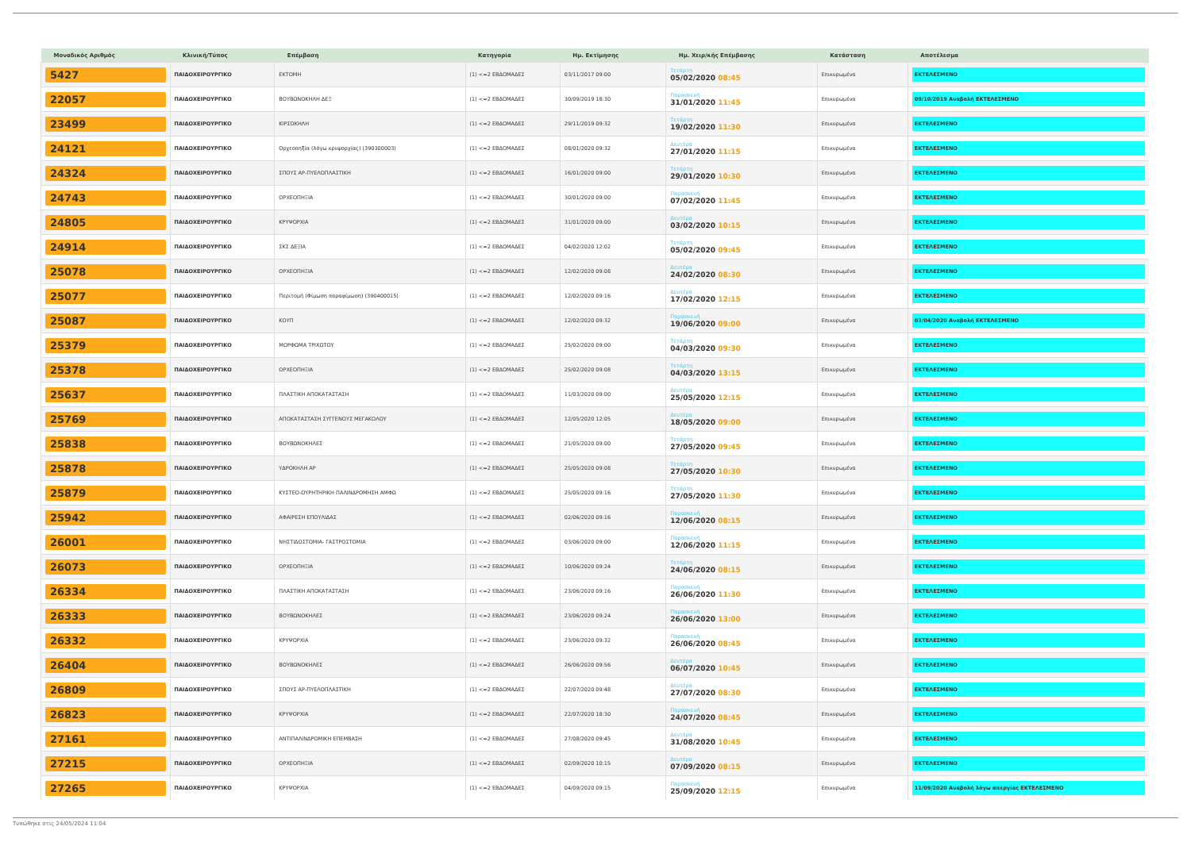| Μοναδικός Αριθμός | Κλινική/Τύπος | Επέμβαση | Κατηγορία | Ημ. Εκτίμησης | Ημ. Χειρ/κής Επέμβασης | Κατάσταση | Αποτέλεσμα |
| --- | --- | --- | --- | --- | --- | --- | --- |
| 5427 | ΠΑΙΔΟΧΕΙΡΟΥΡΓΙΚΟ | ΕΚΤΟΜΗ | (1) <=2 ΕΒΔΟΜΑΔΕΣ | 03/11/2017 09:00 | Τετάρτη 05/02/2020 08:45 | Επικυρωμένα | ΕΚΤΕΛΕΣΜΕΝΟ |
| 22057 | ΠΑΙΔΟΧΕΙΡΟΥΡΓΙΚΟ | ΒΟΥΒΩΝΟΚΗΛΗ ΔΕΞ | (1) <=2 ΕΒΔΟΜΑΔΕΣ | 30/09/2019 18:30 | Παρασκευή 31/01/2020 11:45 | Επικυρωμένα | 09/10/2019 Αναβολή ΕΚΤΕΛΕΣΜΕΝΟ |
| 23499 | ΠΑΙΔΟΧΕΙΡΟΥΡΓΙΚΟ | ΚΙΡΣΟΚΗΛΗ | (1) <=2 ΕΒΔΟΜΑΔΕΣ | 29/11/2019 09:32 | Τετάρτη 19/02/2020 11:30 | Επικυρωμένα | ΕΚΤΕΛΕΣΜΕΝΟ |
| 24121 | ΠΑΙΔΟΧΕΙΡΟΥΡΓΙΚΟ | Ορχεοπηξία (λόγω κρυψορχίας) (390300003) | (1) <=2 ΕΒΔΟΜΑΔΕΣ | 08/01/2020 09:32 | Δευτέρα 27/01/2020 11:15 | Επικυρωμένα | ΕΚΤΕΛΕΣΜΕΝΟ |
| 24324 | ΠΑΙΔΟΧΕΙΡΟΥΡΓΙΚΟ | ΣΠΟΥΣ ΑΡ-ΠΥΕΛΟΠΛΑΣΤΙΚΗ | (1) <=2 ΕΒΔΟΜΑΔΕΣ | 16/01/2020 09:00 | Τετάρτη 29/01/2020 10:30 | Επικυρωμένα | ΕΚΤΕΛΕΣΜΕΝΟ |
| 24743 | ΠΑΙΔΟΧΕΙΡΟΥΡΓΙΚΟ | ΟΡΧΕΟΠΗΞΙΑ | (1) <=2 ΕΒΔΟΜΑΔΕΣ | 30/01/2020 09:00 | Παρασκευή 07/02/2020 11:45 | Επικυρωμένα | ΕΚΤΕΛΕΣΜΕΝΟ |
| 24805 | ΠΑΙΔΟΧΕΙΡΟΥΡΓΙΚΟ | ΚΡΥΨΟΡΧΙΑ | (1) <=2 ΕΒΔΟΜΑΔΕΣ | 31/01/2020 09:00 | Δευτέρα 03/02/2020 10:15 | Επικυρωμένα | ΕΚΤΕΛΕΣΜΕΝΟ |
| 24914 | ΠΑΙΔΟΧΕΙΡΟΥΡΓΙΚΟ | ΣΚΣ ΔΕΞΙΑ | (1) <=2 ΕΒΔΟΜΑΔΕΣ | 04/02/2020 12:02 | Τετάρτη 05/02/2020 09:45 | Επικυρωμένα | ΕΚΤΕΛΕΣΜΕΝΟ |
| 25078 | ΠΑΙΔΟΧΕΙΡΟΥΡΓΙΚΟ | ΟΡΧΕΟΠΗΞΙΑ | (1) <=2 ΕΒΔΟΜΑΔΕΣ | 12/02/2020 09:08 | Δευτέρα 24/02/2020 08:30 | Επικυρωμένα | ΕΚΤΕΛΕΣΜΕΝΟ |
| 25077 | ΠΑΙΔΟΧΕΙΡΟΥΡΓΙΚΟ | Περιτομή (Φίμωση παραφίμωση) (390400015) | (1) <=2 ΕΒΔΟΜΑΔΕΣ | 12/02/2020 09:16 | Δευτέρα 17/02/2020 12:15 | Επικυρωμένα | ΕΚΤΕΛΕΣΜΕΝΟ |
| 25087 | ΠΑΙΔΟΧΕΙΡΟΥΡΓΙΚΟ | ΚΟΥΠ | (1) <=2 ΕΒΔΟΜΑΔΕΣ | 12/02/2020 09:32 | Παρασκευή 19/06/2020 09:00 | Επικυρωμένα | 03/04/2020 Αναβολή ΕΚΤΕΛΕΣΜΕΝΟ |
| 25379 | ΠΑΙΔΟΧΕΙΡΟΥΡΓΙΚΟ | ΜΟΡΦΩΜΑ ΤΡΙΧΩΤΟΥ | (1) <=2 ΕΒΔΟΜΑΔΕΣ | 25/02/2020 09:00 | Τετάρτη 04/03/2020 09:30 | Επικυρωμένα | ΕΚΤΕΛΕΣΜΕΝΟ |
| 25378 | ΠΑΙΔΟΧΕΙΡΟΥΡΓΙΚΟ | ΟΡΧΕΟΠΗΞΙΑ | (1) <=2 ΕΒΔΟΜΑΔΕΣ | 25/02/2020 09:08 | Τετάρτη 04/03/2020 13:15 | Επικυρωμένα | ΕΚΤΕΛΕΣΜΕΝΟ |
| 25637 | ΠΑΙΔΟΧΕΙΡΟΥΡΓΙΚΟ | ΠΛΑΣΤΙΚΗ ΑΠΟΚΑΤΑΣΤΑΣΗ | (1) <=2 ΕΒΔΟΜΑΔΕΣ | 11/03/2020 09:00 | Δευτέρα 25/05/2020 12:15 | Επικυρωμένα | ΕΚΤΕΛΕΣΜΕΝΟ |
| 25769 | ΠΑΙΔΟΧΕΙΡΟΥΡΓΙΚΟ | ΑΠΟΚΑΤΑΣΤΑΣΗ ΣΥΓΓΕΝΟΥΣ ΜΕΓΑΚΟΛΟΥ | (1) <=2 ΕΒΔΟΜΑΔΕΣ | 12/05/2020 12:05 | Δευτέρα 18/05/2020 09:00 | Επικυρωμένα | ΕΚΤΕΛΕΣΜΕΝΟ |
| 25838 | ΠΑΙΔΟΧΕΙΡΟΥΡΓΙΚΟ | ΒΟΥΒΩΝΟΚΗΛΕΣ | (1) <=2 ΕΒΔΟΜΑΔΕΣ | 21/05/2020 09:00 | Τετάρτη 27/05/2020 09:45 | Επικυρωμένα | ΕΚΤΕΛΕΣΜΕΝΟ |
| 25878 | ΠΑΙΔΟΧΕΙΡΟΥΡΓΙΚΟ | ΥΔΡΟΚΗΛΗ ΑΡ | (1) <=2 ΕΒΔΟΜΑΔΕΣ | 25/05/2020 09:08 | Τετάρτη 27/05/2020 10:30 | Επικυρωμένα | ΕΚΤΕΛΕΣΜΕΝΟ |
| 25879 | ΠΑΙΔΟΧΕΙΡΟΥΡΓΙΚΟ | ΚΥΣΤΕΟ-ΟΥΡΗΤΗΡΙΚΗ ΠΑΛΙΝΔΡΟΜΗΣΗ ΑΜΦΩ | (1) <=2 ΕΒΔΟΜΑΔΕΣ | 25/05/2020 09:16 | Τετάρτη 27/05/2020 11:30 | Επικυρωμένα | ΕΚΤΕΛΕΣΜΕΝΟ |
| 25942 | ΠΑΙΔΟΧΕΙΡΟΥΡΓΙΚΟ | ΑΦΑΙΡΕΣΗ ΕΠΟΥΛΙΔΑΣ | (1) <=2 ΕΒΔΟΜΑΔΕΣ | 02/06/2020 09:16 | Παρασκευή 12/06/2020 08:15 | Επικυρωμένα | ΕΚΤΕΛΕΣΜΕΝΟ |
| 26001 | ΠΑΙΔΟΧΕΙΡΟΥΡΓΙΚΟ | ΝΗΣΤΙΔΟΣΤΟΜΙΑ- ΓΑΣΤΡΟΣΤΟΜΙΑ | (1) <=2 ΕΒΔΟΜΑΔΕΣ | 03/06/2020 09:00 | Παρασκευή 12/06/2020 11:15 | Επικυρωμένα | ΕΚΤΕΛΕΣΜΕΝΟ |
| 26073 | ΠΑΙΔΟΧΕΙΡΟΥΡΓΙΚΟ | ΟΡΧΕΟΠΗΞΙΑ | (1) <=2 ΕΒΔΟΜΑΔΕΣ | 10/06/2020 09:24 | Τετάρτη 24/06/2020 08:15 | Επικυρωμένα | ΕΚΤΕΛΕΣΜΕΝΟ |
| 26334 | ΠΑΙΔΟΧΕΙΡΟΥΡΓΙΚΟ | ΠΛΑΣΤΙΚΗ ΑΠΟΚΑΤΑΣΤΑΣΗ | (1) <=2 ΕΒΔΟΜΑΔΕΣ | 23/06/2020 09:16 | Παρασκευή 26/06/2020 11:30 | Επικυρωμένα | ΕΚΤΕΛΕΣΜΕΝΟ |
| 26333 | ΠΑΙΔΟΧΕΙΡΟΥΡΓΙΚΟ | ΒΟΥΒΩΝΟΚΗΛΕΣ | (1) <=2 ΕΒΔΟΜΑΔΕΣ | 23/06/2020 09:24 | Παρασκευή 26/06/2020 13:00 | Επικυρωμένα | ΕΚΤΕΛΕΣΜΕΝΟ |
| 26332 | ΠΑΙΔΟΧΕΙΡΟΥΡΓΙΚΟ | ΚΡΥΨΟΡΧΙΑ | (1) <=2 ΕΒΔΟΜΑΔΕΣ | 23/06/2020 09:32 | Παρασκευή 26/06/2020 08:45 | Επικυρωμένα | ΕΚΤΕΛΕΣΜΕΝΟ |
| 26404 | ΠΑΙΔΟΧΕΙΡΟΥΡΓΙΚΟ | ΒΟΥΒΩΝΟΚΗΛΕΣ | (1) <=2 ΕΒΔΟΜΑΔΕΣ | 26/06/2020 09:56 | Δευτέρα 06/07/2020 10:45 | Επικυρωμένα | ΕΚΤΕΛΕΣΜΕΝΟ |
| 26809 | ΠΑΙΔΟΧΕΙΡΟΥΡΓΙΚΟ | ΣΠΟΥΣ ΑΡ-ΠΥΕΛΟΠΛΑΣΤΙΚΗ | (1) <=2 ΕΒΔΟΜΑΔΕΣ | 22/07/2020 09:48 | Δευτέρα 27/07/2020 08:30 | Επικυρωμένα | ΕΚΤΕΛΕΣΜΕΝΟ |
| 26823 | ΠΑΙΔΟΧΕΙΡΟΥΡΓΙΚΟ | ΚΡΥΨΟΡΧΙΑ | (1) <=2 ΕΒΔΟΜΑΔΕΣ | 22/07/2020 18:30 | Παρασκευή 24/07/2020 08:45 | Επικυρωμένα | ΕΚΤΕΛΕΣΜΕΝΟ |
| 27161 | ΠΑΙΔΟΧΕΙΡΟΥΡΓΙΚΟ | ΑΝΤΙΠΑΛΙΝΔΡΟΜΙΚΗ ΕΠΕΜΒΑΣΗ | (1) <=2 ΕΒΔΟΜΑΔΕΣ | 27/08/2020 09:45 | Δευτέρα 31/08/2020 10:45 | Επικυρωμένα | ΕΚΤΕΛΕΣΜΕΝΟ |
| 27215 | ΠΑΙΔΟΧΕΙΡΟΥΡΓΙΚΟ | ΟΡΧΕΟΠΗΞΙΑ | (1) <=2 ΕΒΔΟΜΑΔΕΣ | 02/09/2020 10:15 | Δευτέρα 07/09/2020 08:15 | Επικυρωμένα | ΕΚΤΕΛΕΣΜΕΝΟ |
| 27265 | ΠΑΙΔΟΧΕΙΡΟΥΡΓΙΚΟ | ΚΡΥΨΟΡΧΙΑ | (1) <=2 ΕΒΔΟΜΑΔΕΣ | 04/09/2020 09:15 | Παρασκευή 25/09/2020 12:15 | Επικυρωμένα | 11/09/2020 Αναβολή λόγω απεργίας ΕΚΤΕΛΕΣΜΕΝΟ |
Τυπώθηκε στις 24/05/2024 11:04